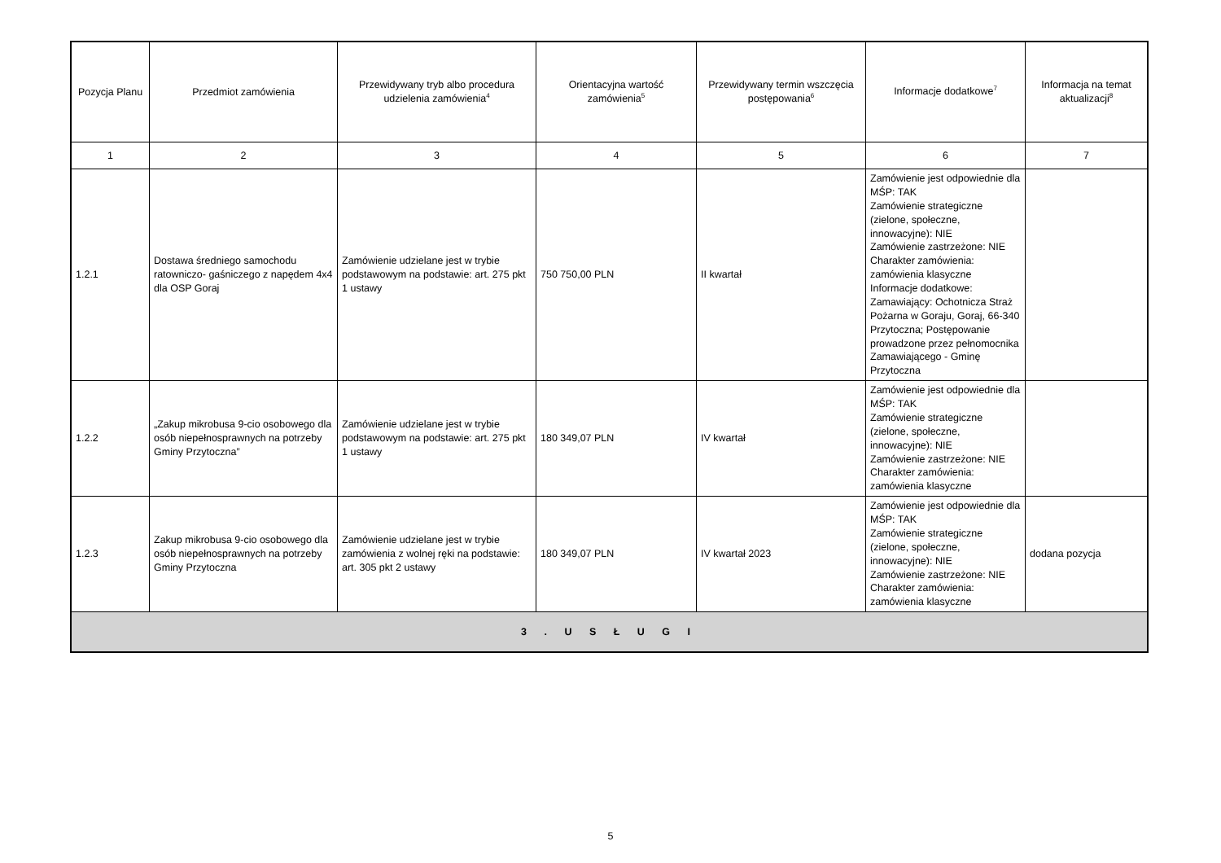| Pozycja Planu | Przedmiot zamówienia | Przewidywany tryb albo procedura udzielenia zamówienia<sup>4</sup> | Orientacyjna wartość zamówienia<sup>5</sup> | Przewidywany termin wszczęcia postępowania<sup>6</sup> | Informacje dodatkowe<sup>7</sup> | Informacja na temat aktualizacji<sup>8</sup> |
| --- | --- | --- | --- | --- | --- | --- |
| 1 | 2 | 3 | 4 | 5 | 6 | 7 |
| 1.2.1 | Dostawa średniego samochodu ratowniczo- gaśniczego z napędem 4x4 dla OSP Goraj | Zamówienie udzielane jest w trybie podstawowym na podstawie: art. 275 pkt 1 ustawy | 750 750,00 PLN | II kwartał | Zamówienie jest odpowiednie dla MŚP: TAK Zamówienie strategiczne (zielone, społeczne, innowacyjne): NIE Zamówienie zastrzeżone: NIE Charakter zamówienia: zamówienia klasyczne Informacje dodatkowe: Zamawiający: Ochotnicza Straż Pożarna w Goraju, Goraj, 66-340 Przytoczna; Postępowanie prowadzone przez pełnomocnika Zamawiającego - Gminę Przytoczna | |
| 1.2.2 | „Zakup mikrobusa 9-cio osobowego dla osób niepełnosprawnych na potrzeby Gminy Przytoczna” | Zamówienie udzielane jest w trybie podstawowym na podstawie: art. 275 pkt 1 ustawy | 180 349,07 PLN | IV kwartał | Zamówienie jest odpowiednie dla MŚP: TAK Zamówienie strategiczne (zielone, społeczne, innowacyjne): NIE Zamówienie zastrzeżone: NIE Charakter zamówienia: zamówienia klasyczne | |
| 1.2.3 | Zakup mikrobusa 9-cio osobowego dla osób niepełnosprawnych na potrzeby Gminy Przytoczna | Zamówienie udzielane jest w trybie zamówienia z wolnej ręki na podstawie: art. 305 pkt 2 ustawy | 180 349,07 PLN | IV kwartał 2023 | Zamówienie jest odpowiednie dla MŚP: TAK Zamówienie strategiczne (zielone, społeczne, innowacyjne): NIE Zamówienie zastrzeżone: NIE Charakter zamówienia: zamówienia klasyczne | dodana pozycja |
| 3 . U S Ł U G I | | | | | | |
5